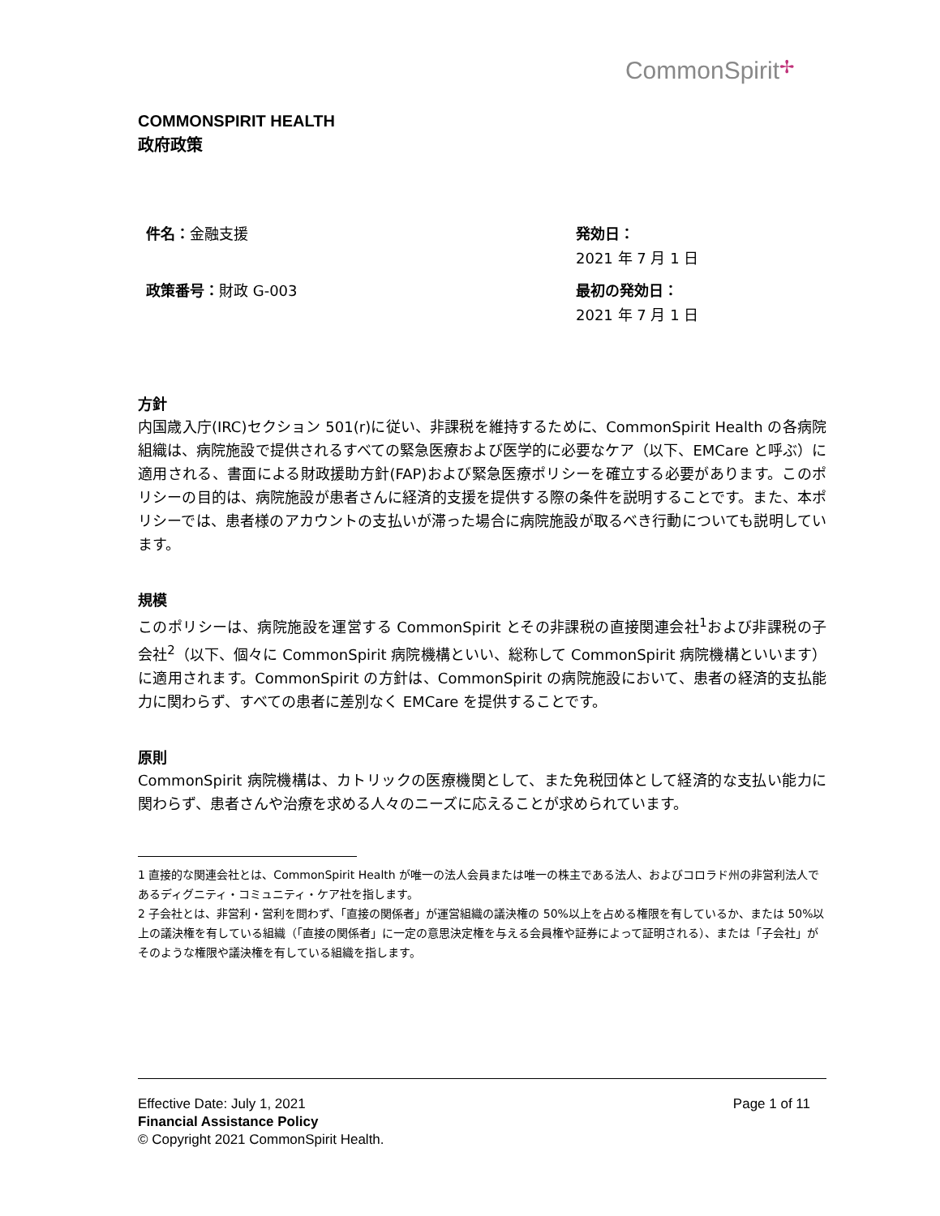CommonSpirit✢
COMMONSPIRIT HEALTH
政府政策
件名：金融支援
政策番号：財政 G-003
発効日：
2021 年 7 月 1 日
最初の発効日：
2021 年 7 月 1 日
方針
内国歳入庁(IRC)セクション 501(r)に従い、非課税を維持するために、CommonSpirit Health の各病院組織は、病院施設で提供されるすべての緊急医療および医学的に必要なケア（以下、EMCare と呼ぶ）に適用される、書面による財政援助方針(FAP)および緊急医療ポリシーを確立する必要があります。このポリシーの目的は、病院施設が患者さんに経済的支援を提供する際の条件を説明することです。また、本ポリシーでは、患者様のアカウントの支払いが滞った場合に病院施設が取るべき行動についても説明しています。
規模
このポリシーは、病院施設を運営する CommonSpirit とその非課税の直接関連会社<sup>1</sup>および非課税の子会社<sup>2</sup>（以下、個々に CommonSpirit 病院機構といい、総称して CommonSpirit 病院機構といいます）に適用されます。CommonSpirit の方針は、CommonSpirit の病院施設において、患者の経済的支払能力に関わらず、すべての患者に差別なく EMCare を提供することです。
原則
CommonSpirit 病院機構は、カトリックの医療機関として、また免税団体として経済的な支払い能力に関わらず、患者さんや治療を求める人々のニーズに応えることが求められています。
1 直接的な関連会社とは、CommonSpirit Health が唯一の法人会員または唯一の株主である法人、およびコロラド州の非営利法人であるディグニティ・コミュニティ・ケア社を指します。
2 子会社とは、非営利・営利を問わず、「直接の関係者」が運営組織の議決権の 50%以上を占める権限を有しているか、または 50%以上の議決権を有している組織（「直接の関係者」に一定の意思決定権を与える会員権や証券によって証明される）、または「子会社」がそのような権限や議決権を有している組織を指します。
Page 1 of 11 Effective Date: July 1, 2021
Financial Assistance Policy
© Copyright 2021 CommonSpirit Health.